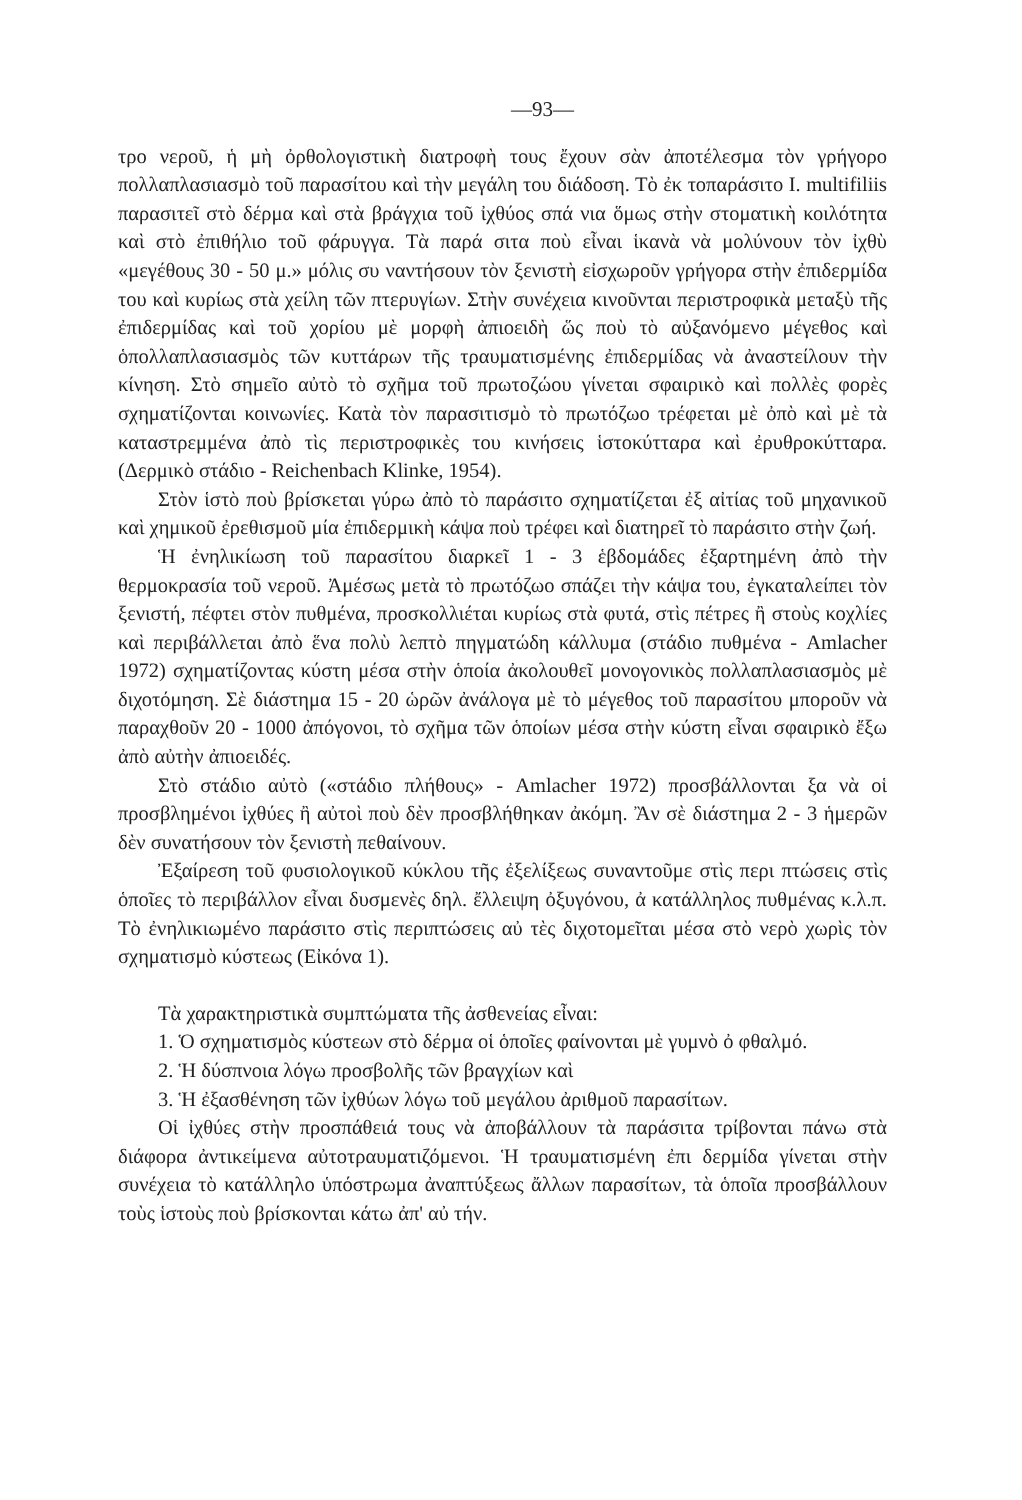—93—
τρο νεροῦ, ἡ μὴ ὀρθολογιστικὴ διατροφὴ τους ἔχουν σὰν ἀποτέλεσμα τὸν γρήγορο πολλαπλασιασμὸ τοῦ παρασίτου καὶ τὴν μεγάλη του διάδοση. Τὸ ἐκ τοπαράσιτο I. multifiliis παρασιτεῖ στὸ δέρμα καὶ στὰ βράγχια τοῦ ἰχθύος σπά νια ὅμως στὴν στοματικὴ κοιλότητα καὶ στὸ ἐπιθήλιο τοῦ φάρυγγα. Τὰ παρά σιτα ποὺ εἶναι ἱκανὰ νὰ μολύνουν τὸν ἰχθὺ «μεγέθους 30 - 50 μ.» μόλις συ ναντήσουν τὸν ξενιστὴ εἰσχωροῦν γρήγορα στὴν ἐπιδερμίδα του καὶ κυρίως στὰ χείλη τῶν πτερυγίων. Στὴν συνέχεια κινοῦνται περιστροφικὰ μεταξὺ τῆς ἐπιδερμίδας καὶ τοῦ χορίου μὲ μορφὴ ἀπιοειδὴ ὥς ποὺ τὸ αὐξανόμενο μέγεθος καὶ ὁπολλαπλασιασμὸς τῶν κυττάρων τῆς τραυματισμένης ἐπιδερμίδας νὰ ἀναστείλουν τὴν κίνηση. Στὸ σημεῖο αὐτὸ τὸ σχῆμα τοῦ πρωτοζώου γίνεται σφαιρικὸ καὶ πολλὲς φορὲς σχηματίζονται κοινωνίες. Κατὰ τὸν παρασιτισμὸ τὸ πρωτόζωο τρέφεται μὲ ὀπὸ καὶ μὲ τὰ καταστρεμμένα ἀπὸ τὶς περιστροφικὲς του κινήσεις ἱστοκύτταρα καὶ ἐρυθροκύτταρα. (Δερμικὸ στάδιο - Reichenbach Klinke, 1954).
Στὸν ἱστὸ ποὺ βρίσκεται γύρω ἀπὸ τὸ παράσιτο σχηματίζεται ἐξ αἰτίας τοῦ μηχανικοῦ καὶ χημικοῦ ἐρεθισμοῦ μία ἐπιδερμικὴ κάψα ποὺ τρέφει καὶ διατηρεῖ τὸ παράσιτο στὴν ζωή.
Ἡ ἐνηλικίωση τοῦ παρασίτου διαρκεῖ 1 - 3 ἑβδομάδες ἐξαρτημένη ἀπὸ τὴν θερμοκρασία τοῦ νεροῦ. Ἀμέσως μετὰ τὸ πρωτόζωο σπάζει τὴν κάψα του, ἐγκαταλείπει τὸν ξενιστή, πέφτει στὸν πυθμένα, προσκολλιέται κυρίως στὰ φυτά, στὶς πέτρες ἢ στοὺς κοχλίες καὶ περιβάλλεται ἀπὸ ἕνα πολὺ λεπτὸ πηγματώδη κάλλυμα (στάδιο πυθμένα - Amlacher 1972) σχηματίζοντας κύστη μέσα στὴν ὁποία ἀκολουθεῖ μονογονικὸς πολλαπλασιασμὸς μὲ διχοτόμηση. Σὲ διάστημα 15 - 20 ὡρῶν ἀνάλογα μὲ τὸ μέγεθος τοῦ παρασίτου μποροῦν νὰ παραχθοῦν 20 - 1000 ἀπόγονοι, τὸ σχῆμα τῶν ὁποίων μέσα στὴν κύστη εἶναι σφαιρικὸ ἔξω ἀπὸ αὐτὴν ἀπιοειδές.
Στὸ στάδιο αὐτὸ («στάδιο πλήθους» - Amlacher 1972) προσβάλλονται ξα νὰ οἱ προσβλημένοι ἰχθύες ἢ αὐτοὶ ποὺ δὲν προσβλήθηκαν ἀκόμη. Ἂν σὲ διάστημα 2 - 3 ἡμερῶν δὲν συνατήσουν τὸν ξενιστὴ πεθαίνουν.
Ἐξαίρεση τοῦ φυσιολογικοῦ κύκλου τῆς ἐξελίξεως συναντοῦμε στὶς περι πτώσεις στὶς ὁποῖες τὸ περιβάλλον εἶναι δυσμενὲς δηλ. ἔλλειψη ὀξυγόνου, ἀ κατάλληλος πυθμένας κ.λ.π. Τὸ ἐνηλικιωμένο παράσιτο στὶς περιπτώσεις αὐ τὲς διχοτομεῖται μέσα στὸ νερὸ χωρὶς τὸν σχηματισμὸ κύστεως (Εἰκόνα 1).
Τὰ χαρακτηριστικὰ συμπτώματα τῆς ἀσθενείας εἶναι:
1. Ὁ σχηματισμὸς κύστεων στὸ δέρμα οἱ ὁποῖες φαίνονται μὲ γυμνὸ ὀ φθαλμό.
2. Ἡ δύσπνοια λόγω προσβολῆς τῶν βραγχίων καὶ
3. Ἡ ἐξασθένηση τῶν ἰχθύων λόγω τοῦ μεγάλου ἀριθμοῦ παρασίτων.
Οἱ ἰχθύες στὴν προσπάθειά τους νὰ ἀποβάλλουν τὰ παράσιτα τρίβονται πάνω στὰ διάφορα ἀντικείμενα αὐτοτραυματιζόμενοι. Ἡ τραυματισμένη ἐπι δερμίδα γίνεται στὴν συνέχεια τὸ κατάλληλο ὑπόστρωμα ἀναπτύξεως ἄλλων παρασίτων, τὰ ὁποῖα προσβάλλουν τοὺς ἱστοὺς ποὺ βρίσκονται κάτω ἀπ' αὐ τήν.